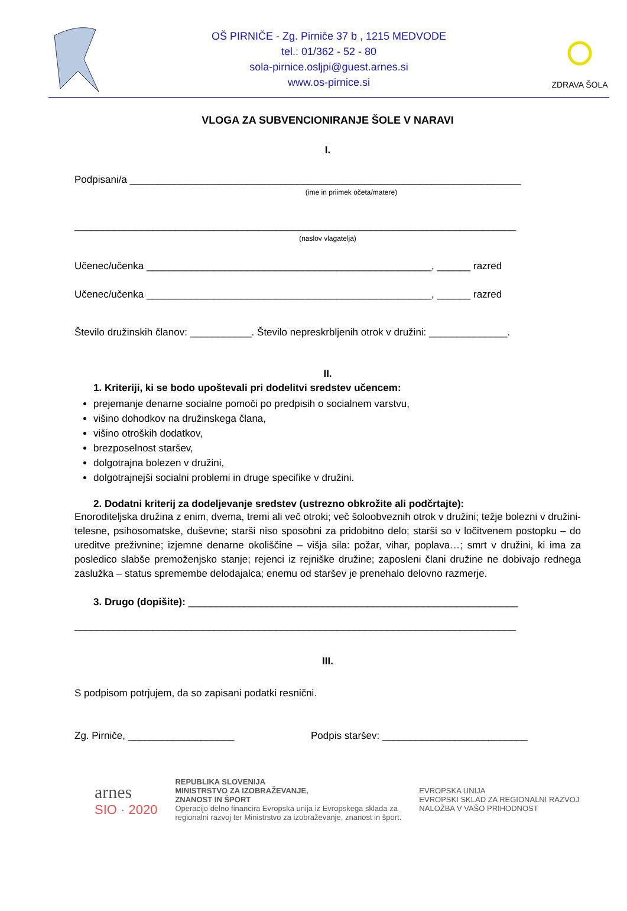OŠ PIRNIČE - Zg. Pirniče 37 b , 1215 MEDVODE
tel.: 01/362 - 52 - 80
sola-pirnice.osljpi@guest.arnes.si
www.os-pirnice.si
ZDRAVA ŠOLA
VLOGA ZA SUBVENCIONIRANJE ŠOLE V NARAVI
I.
Podpisani/a ______________________________________________________________________
(ime in priimek očeta/matere)
_______________________________________________________________________________
(naslov vlagatelja)
Učenec/učenka ___________________________________________________, ______ razred
Učenec/učenka ___________________________________________________, ______ razred
Število družinskih članov: ___________. Število nepreskrbljenih otrok v družini: ______________.
II.
1. Kriteriji, ki se bodo upoštevali pri dodelitvi sredstev učencem:
prejemanje denarne socialne pomoči po predpisih o socialnem varstvu,
višino dohodkov na družinskega člana,
višino otroških dodatkov,
brezposelnost staršev,
dolgotrajna bolezen v družini,
dolgotrajnejši socialni problemi in druge specifike v družini.
2. Dodatni kriterij za dodeljevanje sredstev (ustrezno obkrožite ali podčrtajte):
Enoroditeljska družina z enim, dvema, tremi ali več otroki; več šoloobveznih otrok v družini; težje bolezni v družini- telesne, psihosomatske, duševne; starši niso sposobni za pridobitno delo; starši so v ločitvenem postopku – do ureditve preživnine; izjemne denarne okoliščine – višja sila: požar, vihar, poplava…; smrt v družini, ki ima za posledico slabše premoženjsko stanje; rejenci iz rejniške družine; zaposleni člani družine ne dobivajo rednega zaslužka – status spremembe delodajalca; enemu od staršev je prenehalo delovno razmerje.
3. Drugo (dopišite): ___________________________________________________________
_______________________________________________________________________________
III.
S podpisom potrjujem, da so zapisani podatki resnični.
Zg. Pirniče, ___________________ Podpis staršev: __________________________
arnes
SIO · 2020
REPUBLIKA SLOVENIJA
MINISTRSTVO ZA IZOBRAŽEVANJE,
ZNANOST IN ŠPORT
Operacijo delno financira Evropska unija iz Evropskega sklada za
regionalni razvoj ter Ministrstvo za izobraževanje, znanost in šport.
EVROPSKA UNIJA
EVROPSKI SKLAD ZA REGIONALNI RAZVOJ
NALOŽBA V VAŠO PRIHODNOST